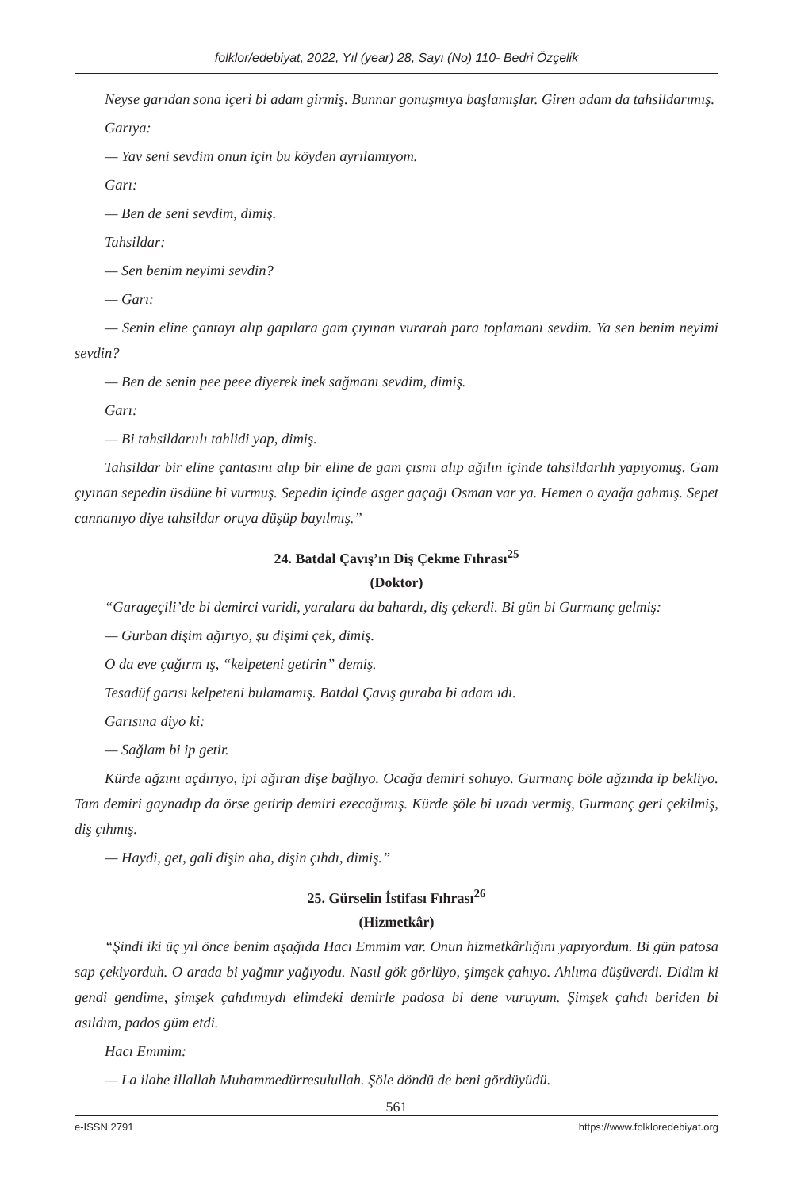folklor/edebiyat, 2022, Yıl (year) 28, Sayı (No) 110- Bedri Özçelik
Neyse garıdan sona içeri bi adam girmiş. Bunnar gonuşmıya başlamışlar. Giren adam da tahsildarımış.
Garıya:
— Yav seni sevdim onun için bu köyden ayrılamıyom.
Garı:
— Ben de seni sevdim, dimiş.
Tahsildar:
— Sen benim neyimi sevdin?
— Garı:
— Senin eline çantayı alıp gapılara gam çıyınan vurarah para toplamanı sevdim. Ya sen benim neyimi sevdin?
— Ben de senin pee peee diyerek inek sağmanı sevdim, dimiş.
Garı:
— Bi tahsildarıılı tahlidi yap, dimiş.
Tahsildar bir eline çantasını alıp bir eline de gam çısmı alıp ağılın içinde tahsildarlıh yapıyomuş. Gam çıyınan sepedin üsdüne bi vurmuş. Sepedin içinde asger gaçağı Osman var ya. Hemen o ayağa gahmış. Sepet cannanıyo diye tahsildar oruya düşüp bayılmış.”
24. Batdal Çavış’ın Diş Çekme Fıhrası<sup>25</sup>
(Doktor)
“Garageçili’de bi demirci varidi, yaralara da bahardı, diş çekerdi. Bi gün bi Gurmanç gelmiş:
— Gurban dişim ağırıyo, şu dişimi çek, dimiş.
O da eve çağırm ış, “kelpeteni getirin” demiş.
Tesadüf garısı kelpeteni bulamamış. Batdal Çavış guraba bi adam ıdı.
Garısına diyo ki:
— Sağlam bi ip getir.
Kürde ağzını açdırıyo, ipi ağıran dişe bağlıyo. Ocağa demiri sohuyo. Gurmanç böle ağzında ip bekliyo. Tam demiri gaynadıp da örse getirip demiri ezecağımış. Kürde şöle bi uzadı vermiş, Gurmanç geri çekilmiş, diş çıhmış.
— Haydi, get, gali dişin aha, dişin çıhdı, dimiş.”
25. Gürselin İstifası Fıhrası<sup>26</sup>
(Hizmetkâr)
“Şindi iki üç yıl önce benim aşağıda Hacı Emmim var. Onun hizmetkârlığını yapıyordum. Bi gün patosa sap çekiyorduh. O arada bi yağmır yağıyodu. Nasıl gök görlüyo, şimşek çahıyo. Ahlıma düşüverdi. Didim ki gendi gendime, şimşek çahdımıydı elimdeki demirle padosa bi dene vuruyum. Şimşek çahdı beriden bi asıldım, pados güm etdi.
Hacı Emmim:
— La ilahe illallah Muhammedürresulullah. Şöle döndü de beni gördüyüdü.
561
e-ISSN 2791 https://www.folkloredebiyat.org